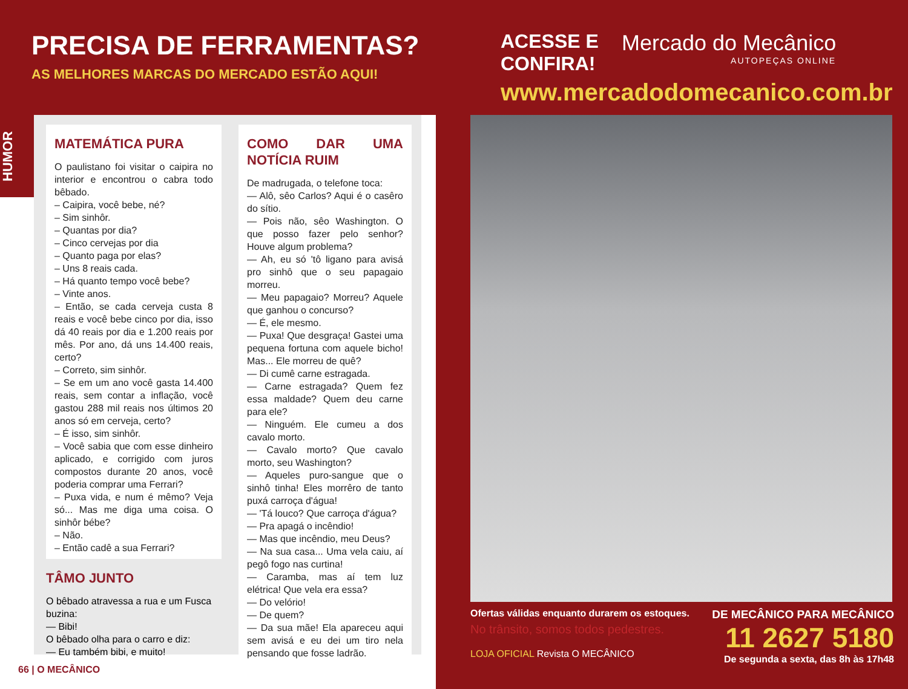PRECISA DE FERRAMENTAS?
AS MELHORES MARCAS DO MERCADO ESTÃO AQUI!
ACESSE E CONFIRA! Mercado do Mecânico AUTOPEÇAS ONLINE
www.mercadodomecanico.com.br
HUMOR
MATEMÁTICA PURA
O paulistano foi visitar o caipira no interior e encontrou o cabra todo bêbado.
– Caipira, você bebe, né?
– Sim sinhôr.
– Quantas por dia?
– Cinco cervejas por dia
– Quanto paga por elas?
– Uns 8 reais cada.
– Há quanto tempo você bebe?
– Vinte anos.
– Então, se cada cerveja custa 8 reais e você bebe cinco por dia, isso dá 40 reais por dia e 1.200 reais por mês. Por ano, dá uns 14.400 reais, certo?
– Correto, sim sinhôr.
– Se em um ano você gasta 14.400 reais, sem contar a inflação, você gastou 288 mil reais nos últimos 20 anos só em cerveja, certo?
– É isso, sim sinhôr.
– Você sabia que com esse dinheiro aplicado, e corrigido com juros compostos durante 20 anos, você poderia comprar uma Ferrari?
– Puxa vida, e num é mêmo? Veja só... Mas me diga uma coisa. O sinhôr bébe?
– Não.
– Então cadê a sua Ferrari?
TÂMO JUNTO
O bêbado atravessa a rua e um Fusca buzina:
— Bibi!
O bêbado olha para o carro e diz:
— Eu também bibi, e muito!
COMO DAR UMA NOTÍCIA RUIM
De madrugada, o telefone toca:
— Alô, sêo Carlos? Aqui é o casêro do sítio.
— Pois não, sêo Washington. O que posso fazer pelo senhor? Houve algum problema?
— Ah, eu só 'tô ligano para avisá pro sinhô que o seu papagaio morreu.
— Meu papagaio? Morreu? Aquele que ganhou o concurso?
— É, ele mesmo.
— Puxa! Que desgraça! Gastei uma pequena fortuna com aquele bicho! Mas... Ele morreu de quê?
— Di cumê carne estragada.
— Carne estragada? Quem fez essa maldade? Quem deu carne para ele?
— Ninguém. Ele cumeu a dos cavalo morto.
— Cavalo morto? Que cavalo morto, seu Washington?
— Aqueles puro-sangue que o sinhô tinha! Eles morrêro de tanto puxá carroça d'água!
— 'Tá louco? Que carroça d'água?
— Pra apagá o incêndio!
— Mas que incêndio, meu Deus?
— Na sua casa... Uma vela caiu, aí pegô fogo nas curtina!
— Caramba, mas aí tem luz elétrica! Que vela era essa?
— Do velório!
— De quem?
— Da sua mãe! Ela apareceu aqui sem avisá e eu dei um tiro nela pensando que fosse ladrão.
66 | O MECÂNICO
Ofertas válidas enquanto durarem os estoques.
No trânsito, somos todos pedestres.
LOJA OFICIAL Revista O MECÂNICO
DE MECÂNICO PARA MECÂNICO
11 2627 5180
De segunda a sexta, das 8h às 17h48